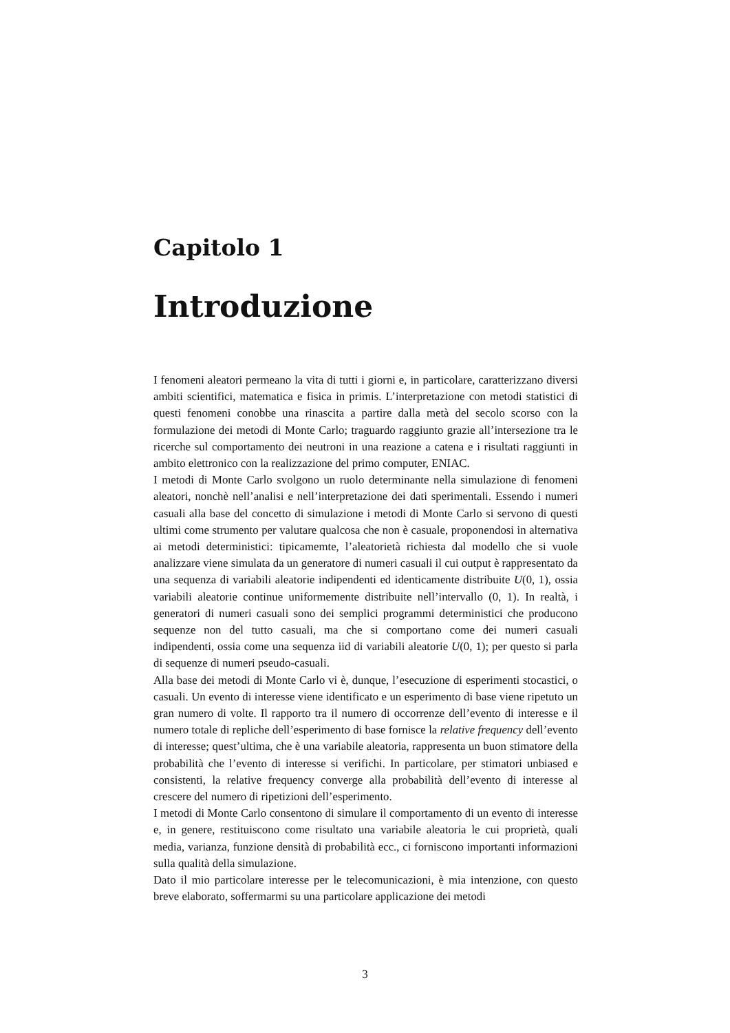Capitolo 1
Introduzione
I fenomeni aleatori permeano la vita di tutti i giorni e, in particolare, caratterizzano diversi ambiti scientifici, matematica e fisica in primis. L’interpretazione con metodi statistici di questi fenomeni conobbe una rinascita a partire dalla metà del secolo scorso con la formulazione dei metodi di Monte Carlo; traguardo raggiunto grazie all’intersezione tra le ricerche sul comportamento dei neutroni in una reazione a catena e i risultati raggiunti in ambito elettronico con la realizzazione del primo computer, ENIAC.
I metodi di Monte Carlo svolgono un ruolo determinante nella simulazione di fenomeni aleatori, nonchè nell’analisi e nell’interpretazione dei dati sperimentali. Essendo i numeri casuali alla base del concetto di simulazione i metodi di Monte Carlo si servono di questi ultimi come strumento per valutare qualcosa che non è casuale, proponendosi in alternativa ai metodi deterministici: tipicamemte, l’aleatorietà richiesta dal modello che si vuole analizzare viene simulata da un generatore di numeri casuali il cui output è rappresentato da una sequenza di variabili aleatorie indipendenti ed identicamente distribuite U(0, 1), ossia variabili aleatorie continue uniformemente distribuite nell’intervallo (0, 1). In realtà, i generatori di numeri casuali sono dei semplici programmi deterministici che producono sequenze non del tutto casuali, ma che si comportano come dei numeri casuali indipendenti, ossia come una sequenza iid di variabili aleatorie U(0, 1); per questo si parla di sequenze di numeri pseudo-casuali.
Alla base dei metodi di Monte Carlo vi è, dunque, l’esecuzione di esperimenti stocastici, o casuali. Un evento di interesse viene identificato e un esperimento di base viene ripetuto un gran numero di volte. Il rapporto tra il numero di occorrenze dell’evento di interesse e il numero totale di repliche dell’esperimento di base fornisce la relative frequency dell’evento di interesse; quest’ultima, che è una variabile aleatoria, rappresenta un buon stimatore della probabilità che l’evento di interesse si verifichi. In particolare, per stimatori unbiased e consistenti, la relative frequency converge alla probabilità dell’evento di interesse al crescere del numero di ripetizioni dell’esperimento.
I metodi di Monte Carlo consentono di simulare il comportamento di un evento di interesse e, in genere, restituiscono come risultato una variabile aleatoria le cui proprietà, quali media, varianza, funzione densità di probabilità ecc., ci forniscono importanti informazioni sulla qualità della simulazione.
Dato il mio particolare interesse per le telecomunicazioni, è mia intenzione, con questo breve elaborato, soffermarmi su una particolare applicazione dei metodi
3